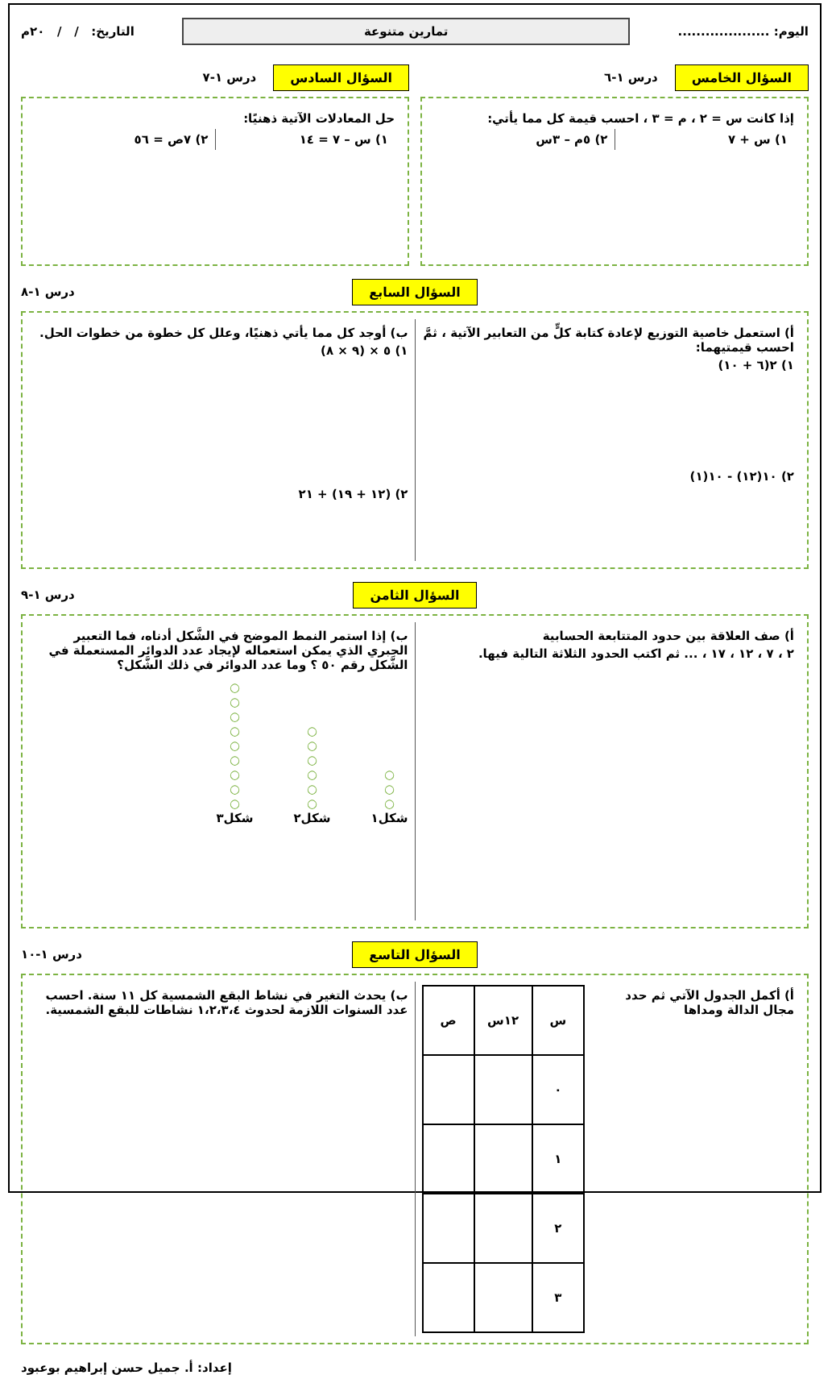اليوم: ....................
تمارين متنوعة
التاريخ: / / ٢٠م
السؤال الخامس درس ١-٦
إذا كانت س = ٢ ، م = ٣ ، احسب قيمة كل مما يأتي:
١) س + ٧ ٢) ٥م – ٣س
السؤال السادس درس ١-٧
حل المعادلات الآتية ذهنيًا:
١) س – ٧ = ١٤ ٢) ٧ص = ٥٦
السؤال السابع درس ١-٨
أ) استعمل خاصية التوزيع لإعادة كتابة كلٍّ من التعابير الآتية ، ثمَّ احسب قيمتيهما:
١) ٢(٦ + ١٠)
٢) ١٠(١٢) - ١٠(١)
ب) أوجد كل مما يأتي ذهنيًا، وعلل كل خطوة من خطوات الحل.
١) ٥ × (٩ × ٨)
٢) (١٢ + ١٩) + ٢١
السؤال الثامن درس ١-٩
أ) صف العلاقة بين حدود المتتابعة الحسابية
٢ ، ٧ ، ١٢ ، ١٧ ، ... ثم اكتب الحدود الثلاثة التالية فيها.
ب) إذا استمر النمط الموضح في الشَّكل أدناه، فما التعبير الجبري الذي يمكن استعماله لإيجاد عدد الدوائر المستعملة في الشَّكل رقم ٥٠ ؟ وما عدد الدوائر في ذلك الشَّكل؟
○
○
○
○
○
○
○
○
○
شكل٣
○
○
○
○
○
○
شكل٢
○
○
○
شكل١
السؤال التاسع درس ١-١٠
أ) أكمل الجدول الآتي ثم حدد مجال الدالة ومداها
| س | ١٢س | ص |
| --- | --- | --- |
| ٠ | | |
| ١ | | |
| ٢ | | |
| ٣ | | |
ب) يحدث التغير في نشاط البقع الشمسية كل ١١ سنة. احسب عدد السنوات اللازمة لحدوث ١،٢،٣،٤ نشاطات للبقع الشمسية.
إعداد: أ. جميل حسن إبراهيم بوعبود